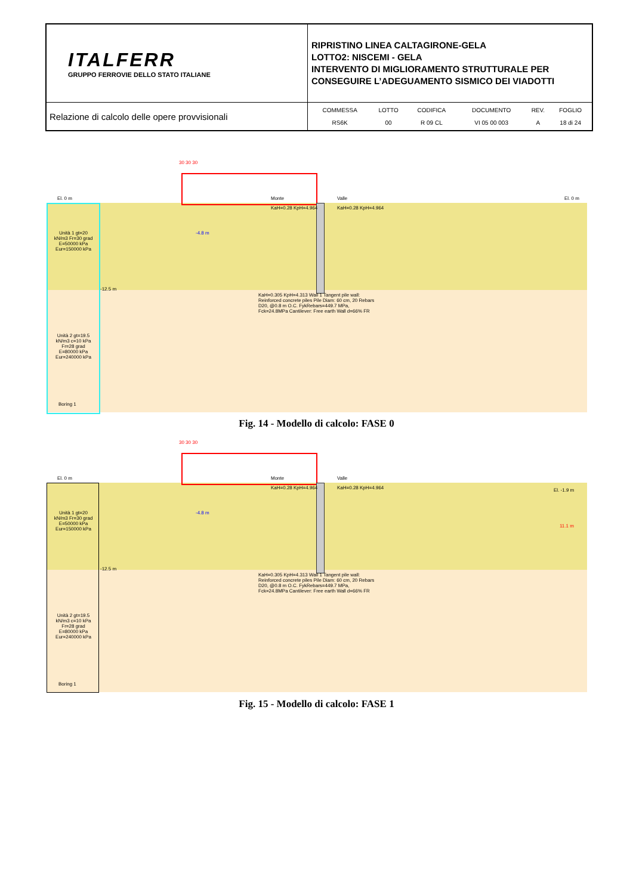| ITALFERR GRUPPO FERROVIE DELLO STATO ITALIANE | RIPRISTINO LINEA CALTAGIRONE-GELA LOTTO2: NISCEMI - GELA INTERVENTO DI MIGLIORAMENTO STRUTTURALE PER CONSEGUIRE L’ADEGUAMENTO SISMICO DEI VIADOTTI |
| Relazione di calcolo delle opere provvisionali | / COMMESSA / LOTTO / CODIFICA / DOCUMENTO / REV. / FOGLIO / / RS6K / 00 / R 09 CL / VI 05 00 003 / A / 18 di 24 / |
30 30 30
El. 0 m Monte Valle El. 0 m
KaH=0.28 KpH=4.964 KaH=0.28 KpH=4.964
Unità 1 gt=20 kN/m3 Fr=30 grad E=50000 kPa Eur=150000 kPa
-4.8 m
-12.5 m
KaH=0.305 KpH=4.313 Wall 1 Tangent pile wall: Reinforced concrete piles Pile Diam: 60 cm, 20 Rebars D20, @0.8 m O.C. FykRebars=449.7 MPa, Fck=24.8MPa Cantilever: Free earth Wall d=66% FR
Unità 2 gt=19.5 kN/m3 c=10 kPa Fr=28 grad E=80000 kPa Eur=240000 kPa
Boring 1
Fig. 14 - Modello di calcolo: FASE 0
30 30 30
El. 0 m Monte Valle
El. -1.9 m
KaH=0.28 KpH=4.964 KaH=0.28 KpH=4.964
11.1 m
Unità 1 gt=20 kN/m3 Fr=30 grad E=50000 kPa Eur=150000 kPa
-4.8 m
-12.5 m
KaH=0.305 KpH=4.313 Wall 1 Tangent pile wall: Reinforced concrete piles Pile Diam: 60 cm, 20 Rebars D20, @0.8 m O.C. FykRebars=449.7 MPa, Fck=24.8MPa Cantilever: Free earth Wall d=66% FR
Unità 2 gt=19.5 kN/m3 c=10 kPa Fr=28 grad E=80000 kPa Eur=240000 kPa
Boring 1
Fig. 15 - Modello di calcolo: FASE 1